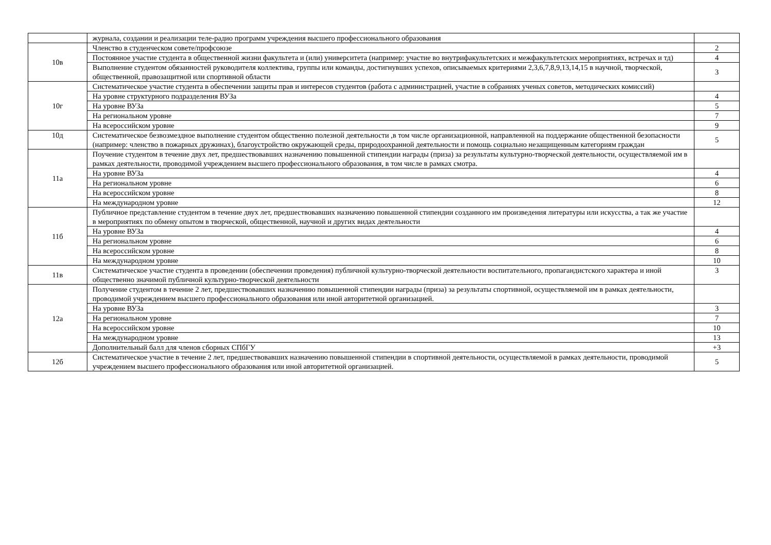| | журнала, создании и реализации теле-радио программ учреждения высшего профессионального образования | |
| 10в | Членство в студенческом совете/профсоюзе | 2 |
| | Постоянное участие студента в общественной жизни факультета и (или) университета (например: участие во внутрифакультетских и межфакультетских мероприятиях, встречах и тд) | 4 |
| | Выполнение студентом обязанностей руководителя коллектива, группы или команды, достигнувших успехов, описываемых критериями 2,3,6,7,8,9,13,14,15 в научной, творческой, общественной, правозащитной или спортивной области | 3 |
| 10г | Систематическое участие студента в обеспечении защиты прав и интересов студентов (работа с администрацией, участие в собраниях ученых советов, методических комиссий) | |
| | На уровне структурного подразделения ВУЗа | 4 |
| | На уровне ВУЗа | 5 |
| | На региональном уровне | 7 |
| | На всероссийском уровне | 9 |
| 10д | Систематическое безвозмездное выполнение студентом общественно полезной деятельности ,в том числе организационной, направленной на поддержание общественной безопасности (например: членство в пожарных дружинах), благоустройство окружающей среды, природоохранной деятельности и помощь социально незащищенным категориям граждан | 5 |
| 11а | Поучение студентом в течение двух лет, предшествовавших назначению повышенной стипендии награды (приза) за результаты культурно-творческой деятельности, осуществляемой им в рамках деятельности, проводимой учреждением высшего профессионального образования, в том числе в рамках смотра. | |
| | На уровне ВУЗа | 4 |
| | На региональном уровне | 6 |
| | На всероссийском уровне | 8 |
| | На международном уровне | 12 |
| 11б | Публичное представление студентом в течение двух лет, предшествовавших назначению повышенной стипендии созданного им произведения литературы или искусства, а так же участие в мероприятиях по обмену опытом в творческой, общественной, научной и других видах деятельности | |
| | На уровне ВУЗа | 4 |
| | На региональном уровне | 6 |
| | На всероссийском уровне | 8 |
| | На международном уровне | 10 |
| 11в | Систематическое участие студента в проведении (обеспечении проведения) публичной культурно-творческой деятельности воспитательного, пропагандистского характера и иной общественно значимой публичной культурно-творческой деятельности | 3 |
| 12а | Получение студентом в течение 2 лет, предшествовавших назначению повышенной стипендии награды (приза) за результаты спортивной, осуществляемой им в рамках деятельности, проводимой учреждением высшего профессионального образования или иной авторитетной организацией. | |
| | На уровне ВУЗа | 3 |
| | На региональном уровне | 7 |
| | На всероссийском уровне | 10 |
| | На международном уровне | 13 |
| | Дополнительный балл для членов сборных СПбГУ | +3 |
| 12б | Систематическое участие в течение 2 лет, предшествовавших назначению повышенной стипендии в спортивной деятельности, осуществляемой в рамках деятельности, проводимой учреждением высшего профессионального образования или иной авторитетной организацией. | 5 |